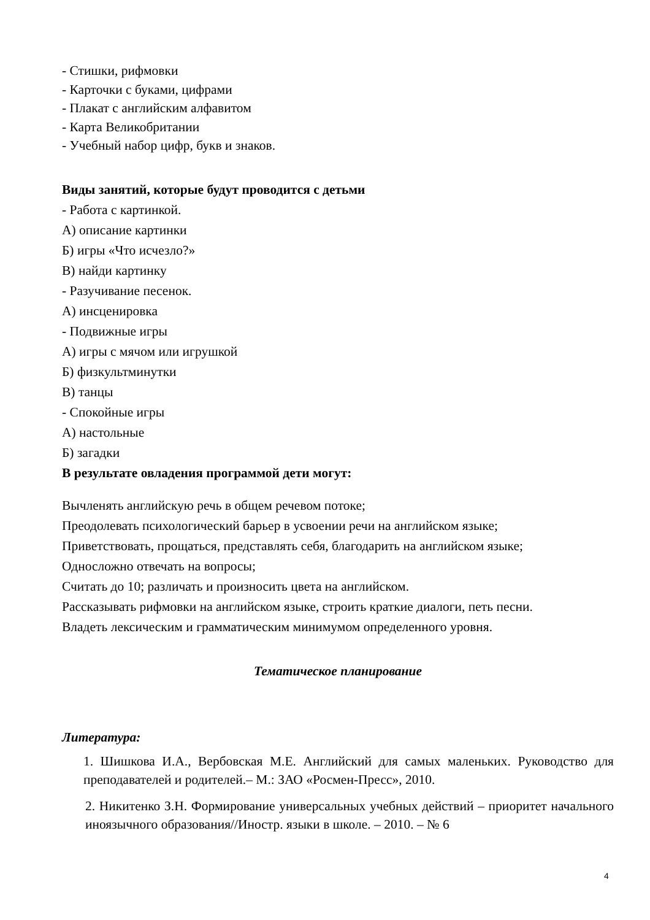- Стишки, рифмовки
- Карточки с буками, цифрами
- Плакат с английским алфавитом
- Карта Великобритании
- Учебный набор цифр, букв и знаков.
Виды занятий, которые будут проводится с детьми
- Работа с картинкой.
А) описание картинки
Б) игры «Что исчезло?»
В) найди картинку
- Разучивание песенок.
А) инсценировка
- Подвижные игры
А) игры с мячом или игрушкой
Б) физкультминутки
В) танцы
- Спокойные игры
А) настольные
Б) загадки
В результате овладения программой дети могут:
Вычленять английскую речь в общем речевом потоке;
Преодолевать психологический барьер в усвоении речи на английском языке;
Приветствовать, прощаться, представлять себя, благодарить на английском языке;
Односложно отвечать на вопросы;
Считать до 10; различать и произносить цвета на английском.
Рассказывать рифмовки на английском языке, строить краткие диалоги, петь песни.
Владеть лексическим и грамматическим минимумом определенного уровня.
Тематическое планирование
Литература:
1. Шишкова И.А., Вербовская М.Е. Английский для самых маленьких. Руководство для преподавателей и родителей.– М.: ЗАО «Росмен-Пресс», 2010.
2. Никитенко З.Н. Формирование универсальных учебных действий – приоритет начального иноязычного образования//Иностр. языки в школе. – 2010. – № 6
4